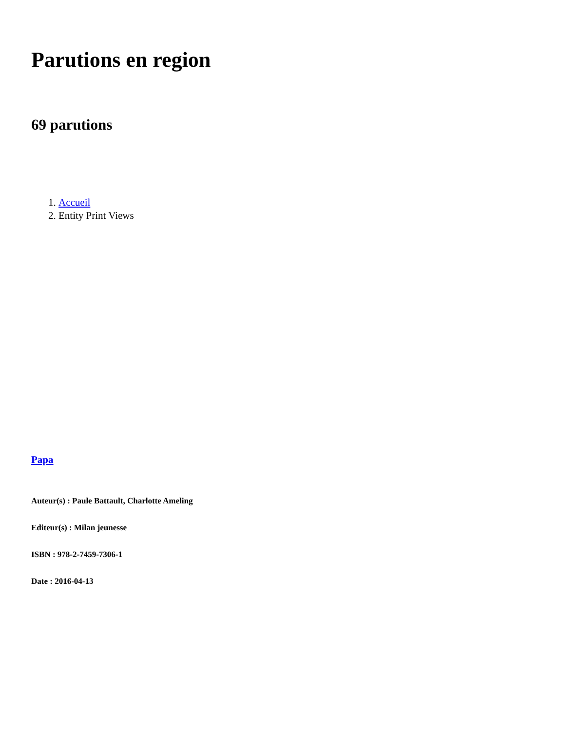Parutions en region
69 parutions
1. Accueil
2. Entity Print Views
Papa
Auteur(s) : Paule Battault, Charlotte Ameling
Editeur(s) : Milan jeunesse
ISBN : 978-2-7459-7306-1
Date : 2016-04-13